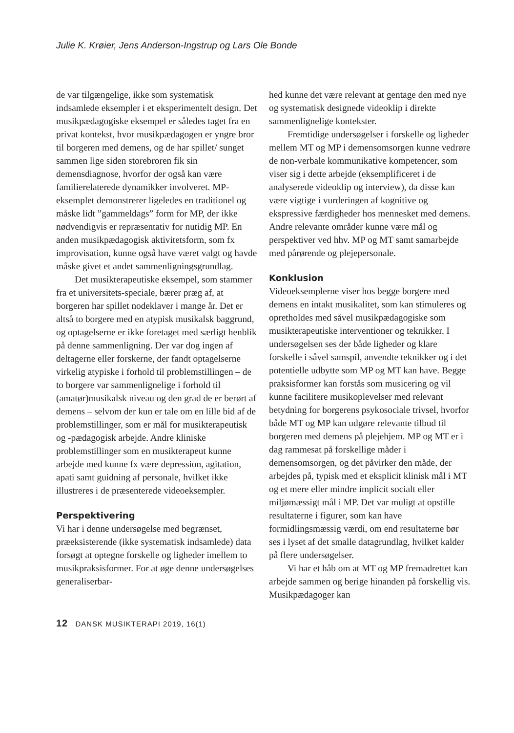Julie K. Krøier, Jens Anderson-Ingstrup og Lars Ole Bonde
de var tilgængelige, ikke som systematisk indsamlede eksempler i et eksperimentelt design. Det musikpædagogiske eksempel er således taget fra en privat kontekst, hvor musikpædagogen er yngre bror til borgeren med demens, og de har spillet/ sunget sammen lige siden storebroren fik sin demensdiagnose, hvorfor der også kan være familierelaterede dynamikker involveret. MP-eksemplet demonstrerer ligeledes en traditionel og måske lidt ”gammeldags” form for MP, der ikke nødvendigvis er repræsentativ for nutidig MP. En anden musikpædagogisk aktivitetsform, som fx improvisation, kunne også have været valgt og havde måske givet et andet sammenligningsgrundlag.
Det musikterapeutiske eksempel, som stammer fra et universitets-speciale, bærer præg af, at borgeren har spillet nodeklaver i mange år. Det er altså to borgere med en atypisk musikalsk baggrund, og optagelserne er ikke foretaget med særligt henblik på denne sammenligning. Der var dog ingen af deltagerne eller forskerne, der fandt optagelserne virkelig atypiske i forhold til problemstillingen – de to borgere var sammenlignelige i forhold til (amatør)musikalsk niveau og den grad de er berørt af demens – selvom der kun er tale om en lille bid af de problemstillinger, som er mål for musikterapeutisk og -pædagogisk arbejde. Andre kliniske problemstillinger som en musikterapeut kunne arbejde med kunne fx være depression, agitation, apati samt guidning af personale, hvilket ikke illustreres i de præsenterede videoeksempler.
Perspektivering
Vi har i denne undersøgelse med begrænset, præeksisterende (ikke systematisk indsamlede) data forsøgt at optegne forskelle og ligheder imellem to musikpraksisformer. For at øge denne undersøgelses generaliserbar-
hed kunne det være relevant at gentage den med nye og systematisk designede videoklip i direkte sammenlignelige kontekster.
Fremtidige undersøgelser i forskelle og ligheder mellem MT og MP i demensomsorgen kunne vedrøre de non-verbale kommunikative kompetencer, som viser sig i dette arbejde (eksemplificeret i de analyserede videoklip og interview), da disse kan være vigtige i vurderingen af kognitive og ekspressive færdigheder hos mennesket med demens. Andre relevante områder kunne være mål og perspektiver ved hhv. MP og MT samt samarbejde med pårørende og plejepersonale.
Konklusion
Videoeksemplerne viser hos begge borgere med demens en intakt musikalitet, som kan stimuleres og opretholdes med såvel musikpædagogiske som musikterapeutiske interventioner og teknikker. I undersøgelsen ses der både ligheder og klare forskelle i såvel samspil, anvendte teknikker og i det potentielle udbytte som MP og MT kan have. Begge praksisformer kan forstås som musicering og vil kunne facilitere musikoplevelser med relevant betydning for borgerens psykosociale trivsel, hvorfor både MT og MP kan udgøre relevante tilbud til borgeren med demens på plejehjem. MP og MT er i dag rammesat på forskellige måder i demensomsorgen, og det påvirker den måde, der arbejdes på, typisk med et eksplicit klinisk mål i MT og et mere eller mindre implicit socialt eller miljømæssigt mål i MP. Det var muligt at opstille resultaterne i figurer, som kan have formidlingsmæssig værdi, om end resultaterne bør ses i lyset af det smalle datagrundlag, hvilket kalder på flere undersøgelser.
Vi har et håb om at MT og MP fremadrettet kan arbejde sammen og berige hinanden på forskellig vis. Musikpædagoger kan
12 DANSK MUSIKTERAPI 2019, 16(1)